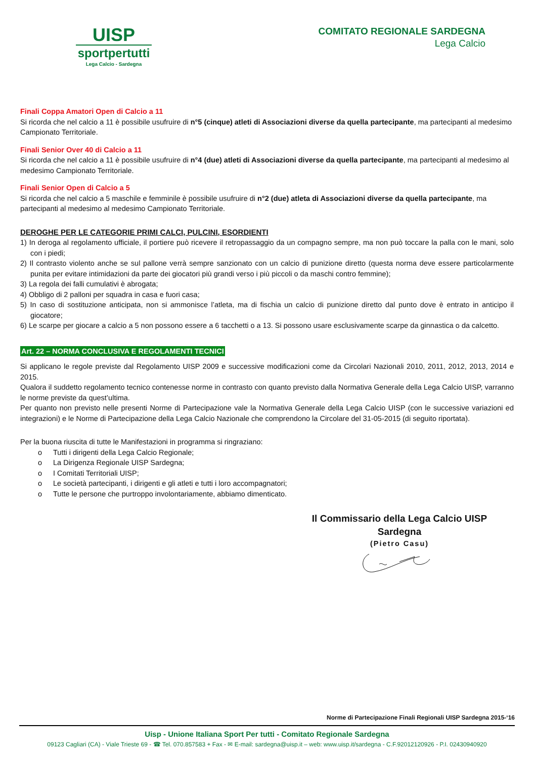UISP
sportpertutti
Lega Calcio - Sardegna
COMITATO REGIONALE SARDEGNA
Lega Calcio
Finali Coppa Amatori Open di Calcio a 11
Si ricorda che nel calcio a 11 è possibile usufruire di n°5 (cinque) atleti di Associazioni diverse da quella partecipante, ma partecipanti al medesimo Campionato Territoriale.
Finali Senior Over 40 di Calcio a 11
Si ricorda che nel calcio a 11 è possibile usufruire di n°4 (due) atleti di Associazioni diverse da quella partecipante, ma partecipanti al medesimo al medesimo Campionato Territoriale.
Finali Senior Open di Calcio a 5
Si ricorda che nel calcio a 5 maschile e femminile è possibile usufruire di n°2 (due) atleta di Associazioni diverse da quella partecipante, ma partecipanti al medesimo al medesimo Campionato Territoriale.
DEROGHE PER LE CATEGORIE PRIMI CALCI, PULCINI, ESORDIENTI
1) In deroga al regolamento ufficiale, il portiere può ricevere il retropassaggio da un compagno sempre, ma non può toccare la palla con le mani, solo con i piedi;
2) Il contrasto violento anche se sul pallone verrà sempre sanzionato con un calcio di punizione diretto (questa norma deve essere particolarmente punita per evitare intimidazioni da parte dei giocatori più grandi verso i più piccoli o da maschi contro femmine);
3) La regola dei falli cumulativi è abrogata;
4) Obbligo di 2 palloni per squadra in casa e fuori casa;
5) In caso di sostituzione anticipata, non si ammonisce l’atleta, ma di fischia un calcio di punizione diretto dal punto dove è entrato in anticipo il giocatore;
6) Le scarpe per giocare a calcio a 5 non possono essere a 6 tacchetti o a 13. Si possono usare esclusivamente scarpe da ginnastica o da calcetto.
Art. 22 – NORMA CONCLUSIVA E REGOLAMENTI TECNICI
Si applicano le regole previste dal Regolamento UISP 2009 e successive modificazioni come da Circolari Nazionali 2010, 2011, 2012, 2013, 2014 e 2015.
Qualora il suddetto regolamento tecnico contenesse norme in contrasto con quanto previsto dalla Normativa Generale della Lega Calcio UISP, varranno le norme previste da quest’ultima.
Per quanto non previsto nelle presenti Norme di Partecipazione vale la Normativa Generale della Lega Calcio UISP (con le successive variazioni ed integrazioni) e le Norme di Partecipazione della Lega Calcio Nazionale che comprendono la Circolare del 31-05-2015 (di seguito riportata).
Per la buona riuscita di tutte le Manifestazioni in programma si ringraziano:
o Tutti i dirigenti della Lega Calcio Regionale;
o La Dirigenza Regionale UISP Sardegna;
o I Comitati Territoriali UISP;
o Le società partecipanti, i dirigenti e gli atleti e tutti i loro accompagnatori;
o Tutte le persone che purtroppo involontariamente, abbiamo dimenticato.
Il Commissario della Lega Calcio UISP Sardegna
(Pietro Casu)
Norme di Partecipazione Finali Regionali UISP Sardegna 2015-‘16
Uisp - Unione Italiana Sport Per tutti - Comitato Regionale Sardegna
09123 Cagliari (CA) - Viale Trieste 69 - ☎ Tel. 070.857583 + Fax - ✉ E-mail: sardegna@uisp.it – web: www.uisp.it/sardegna - C.F.92012120926 - P.I. 02430940920